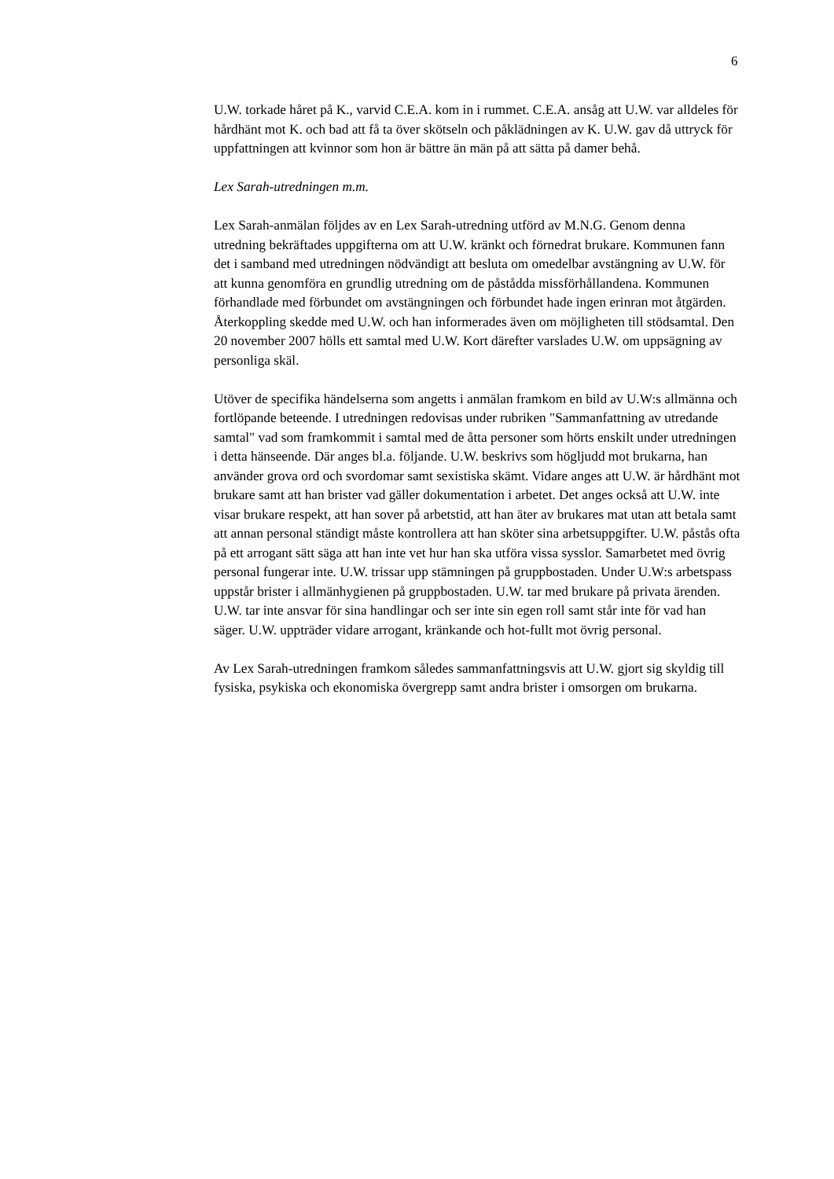6
U.W. torkade håret på K., varvid C.E.A. kom in i rummet. C.E.A. ansåg att U.W. var alldeles för hårdhänt mot K. och bad att få ta över skötseln och påklädningen av K. U.W. gav då uttryck för uppfattningen att kvinnor som hon är bättre än män på att sätta på damer behå.
Lex Sarah-utredningen m.m.
Lex Sarah-anmälan följdes av en Lex Sarah-utredning utförd av M.N.G. Genom denna utredning bekräftades uppgifterna om att U.W. kränkt och förnedrat brukare. Kommunen fann det i samband med utredningen nödvändigt att besluta om omedelbar avstängning av U.W. för att kunna genomföra en grundlig utredning om de påstådda missförhållandena. Kommunen förhandlade med förbundet om avstängningen och förbundet hade ingen erinran mot åtgärden. Återkoppling skedde med U.W. och han informerades även om möjligheten till stödsamtal. Den 20 november 2007 hölls ett samtal med U.W. Kort därefter varslades U.W. om uppsägning av personliga skäl.
Utöver de specifika händelserna som angetts i anmälan framkom en bild av U.W:s allmänna och fortlöpande beteende. I utredningen redovisas under rubriken "Sammanfattning av utredande samtal" vad som framkommit i samtal med de åtta personer som hörts enskilt under utredningen i detta hänseende. Där anges bl.a. följande. U.W. beskrivs som högljudd mot brukarna, han använder grova ord och svordomar samt sexistiska skämt. Vidare anges att U.W. är hårdhänt mot brukare samt att han brister vad gäller dokumentation i arbetet. Det anges också att U.W. inte visar brukare respekt, att han sover på arbetstid, att han äter av brukares mat utan att betala samt att annan personal ständigt måste kontrollera att han sköter sina arbetsuppgifter. U.W. påstås ofta på ett arrogant sätt säga att han inte vet hur han ska utföra vissa sysslor. Samarbetet med övrig personal fungerar inte. U.W. trissar upp stämningen på gruppbostaden. Under U.W:s arbetspass uppstår brister i allmänhygienen på gruppbostaden. U.W. tar med brukare på privata ärenden. U.W. tar inte ansvar för sina handlingar och ser inte sin egen roll samt står inte för vad han säger. U.W. uppträder vidare arrogant, kränkande och hot-fullt mot övrig personal.
Av Lex Sarah-utredningen framkom således sammanfattningsvis att U.W. gjort sig skyldig till fysiska, psykiska och ekonomiska övergrepp samt andra brister i omsorgen om brukarna.